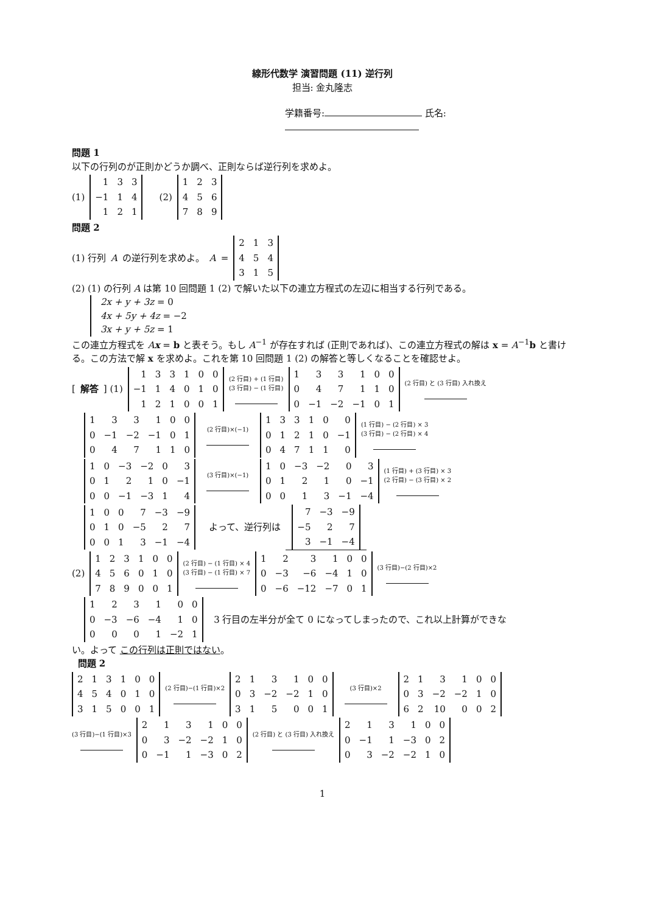線形代数学 演習問題 (11) 逆行列
担当: 金丸隆志
学籍番号: 氏名:
問題 1
以下の行列のが正則かどうか調べ、正則ならば逆行列を求めよ。
(1)
| 1 | 3 | 3 |
| −1 | 1 | 4 |
| 1 | 2 | 1 |
(2)
| 1 | 2 | 3 |
| 4 | 5 | 6 |
| 7 | 8 | 9 |
問題 2
(1) 行列 A の逆行列を求めよ。 A =
| 2 | 1 | 3 |
| 4 | 5 | 4 |
| 3 | 1 | 5 |
(2) (1) の行列 A は第 10 回問題 1 (2) で解いた以下の連立方程式の左辺に相当する行列である。
2x + y + 3z = 0
4x + 5y + 4z = −2
3x + y + 5z = 1
この連立方程式を Ax = b と表そう。もし A<sup>−1</sup> が存在すれば (正則であれば)、この連立方程式の解は x = A<sup>−1</sup>b と書ける。この方法で解 x を求めよ。これを第 10 回問題 1 (2) の解答と等しくなることを確認せよ。
[解答] (1)
| 1 | 3 | 3 | 1 | 0 | 0 |
| −1 | 1 | 4 | 0 | 1 | 0 |
| 1 | 2 | 1 | 0 | 0 | 1 |
(2 行目) + (1 行目)
(3 行目) − (1 行目)
| 1 | 3 | 3 | 1 | 0 | 0 |
| 0 | 4 | 7 | 1 | 1 | 0 |
| 0 | −1 | −2 | −1 | 0 | 1 |
(2 行目) と (3 行目) 入れ換え
| 1 | 3 | 3 | 1 | 0 | 0 |
| 0 | −1 | −2 | −1 | 0 | 1 |
| 0 | 4 | 7 | 1 | 1 | 0 |
(2 行目)×(−1)
| 1 | 3 | 3 | 1 | 0 | 0 |
| 0 | 1 | 2 | 1 | 0 | −1 |
| 0 | 4 | 7 | 1 | 1 | 0 |
(1 行目) − (2 行目) × 3
(3 行目) − (2 行目) × 4
| 1 | 0 | −3 | −2 | 0 | 3 |
| 0 | 1 | 2 | 1 | 0 | −1 |
| 0 | 0 | −1 | −3 | 1 | 4 |
(3 行目)×(−1)
| 1 | 0 | −3 | −2 | 0 | 3 |
| 0 | 1 | 2 | 1 | 0 | −1 |
| 0 | 0 | 1 | 3 | −1 | −4 |
(1 行目) + (3 行目) × 3
(2 行目) − (3 行目) × 2
| 1 | 0 | 0 | 7 | −3 | −9 |
| 0 | 1 | 0 | −5 | 2 | 7 |
| 0 | 0 | 1 | 3 | −1 | −4 |
よって、逆行列は
| 7 | −3 | −9 |
| −5 | 2 | 7 |
| 3 | −1 | −4 |
(2)
| 1 | 2 | 3 | 1 | 0 | 0 |
| 4 | 5 | 6 | 0 | 1 | 0 |
| 7 | 8 | 9 | 0 | 0 | 1 |
(2 行目) − (1 行目) × 4
(3 行目) − (1 行目) × 7
| 1 | 2 | 3 | 1 | 0 | 0 |
| 0 | −3 | −6 | −4 | 1 | 0 |
| 0 | −6 | −12 | −7 | 0 | 1 |
(3 行目)−(2 行目)×2
| 1 | 2 | 3 | 1 | 0 | 0 |
| 0 | −3 | −6 | −4 | 1 | 0 |
| 0 | 0 | 0 | 1 | −2 | 1 |
3 行目の左半分が全て 0 になってしまったので、これ以上計算ができな
い。よって この行列は正則ではない。
問題 2
| 2 | 1 | 3 | 1 | 0 | 0 |
| 4 | 5 | 4 | 0 | 1 | 0 |
| 3 | 1 | 5 | 0 | 0 | 1 |
(2 行目)−(1 行目)×2
| 2 | 1 | 3 | 1 | 0 | 0 |
| 0 | 3 | −2 | −2 | 1 | 0 |
| 3 | 1 | 5 | 0 | 0 | 1 |
(3 行目)×2
| 2 | 1 | 3 | 1 | 0 | 0 |
| 0 | 3 | −2 | −2 | 1 | 0 |
| 6 | 2 | 10 | 0 | 0 | 2 |
(3 行目)−(1 行目)×3
| 2 | 1 | 3 | 1 | 0 | 0 |
| 0 | 3 | −2 | −2 | 1 | 0 |
| 0 | −1 | 1 | −3 | 0 | 2 |
(2 行目) と (3 行目) 入れ換え
| 2 | 1 | 3 | 1 | 0 | 0 |
| 0 | −1 | 1 | −3 | 0 | 2 |
| 0 | 3 | −2 | −2 | 1 | 0 |
1